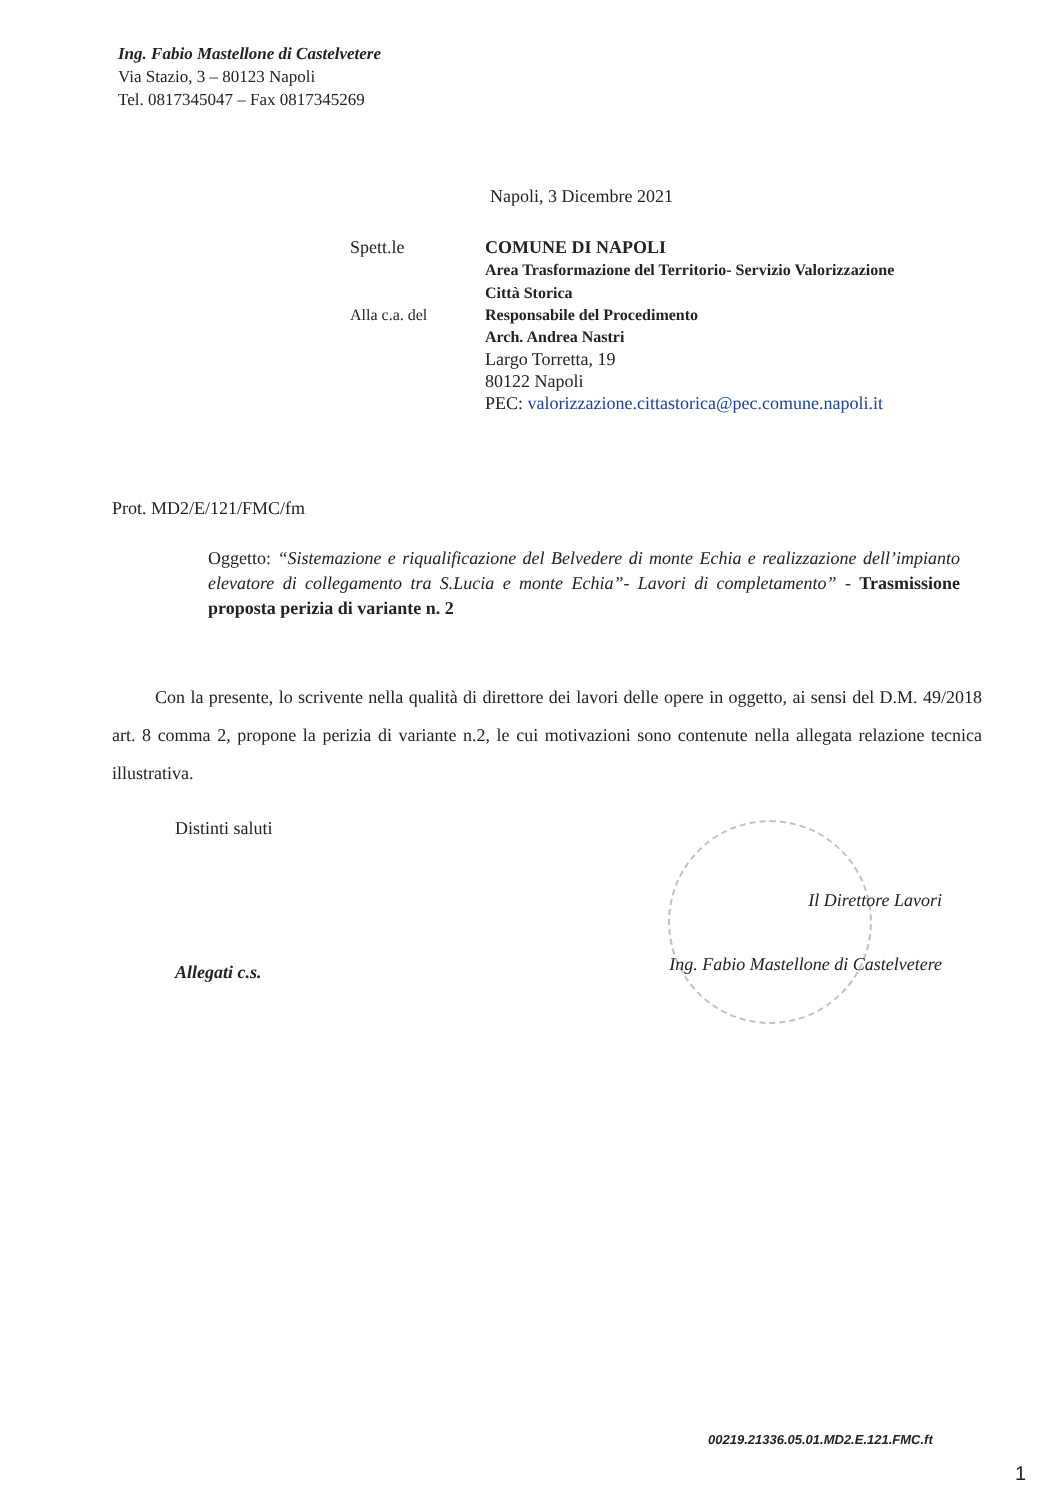Ing. Fabio Mastellone di Castelvetere
Via Stazio, 3 – 80123 Napoli
Tel. 0817345047 – Fax 0817345269
Napoli, 3 Dicembre 2021
Spett.le COMUNE DI NAPOLI
Area Trasformazione del Territorio- Servizio Valorizzazione
Città Storica
Alla c.a. del Responsabile del Procedimento
Arch. Andrea Nastri
Largo Torretta, 19
80122 Napoli
PEC: valorizzazione.cittastorica@pec.comune.napoli.it
Prot. MD2/E/121/FMC/fm
Oggetto: “Sistemazione e riqualificazione del Belvedere di monte Echia e realizzazione dell’impianto elevatore di collegamento tra S.Lucia e monte Echia”- Lavori di completamento” - Trasmissione proposta perizia di variante n. 2
Con la presente, lo scrivente nella qualità di direttore dei lavori delle opere in oggetto, ai sensi del D.M. 49/2018 art. 8 comma 2, propone la perizia di variante n.2, le cui motivazioni sono contenute nella allegata relazione tecnica illustrativa.
Distinti saluti
Il Direttore Lavori
Ing. Fabio Mastellone di Castelvetere
Allegati c.s.
00219.21336.05.01.MD2.E.121.FMC.ft
1